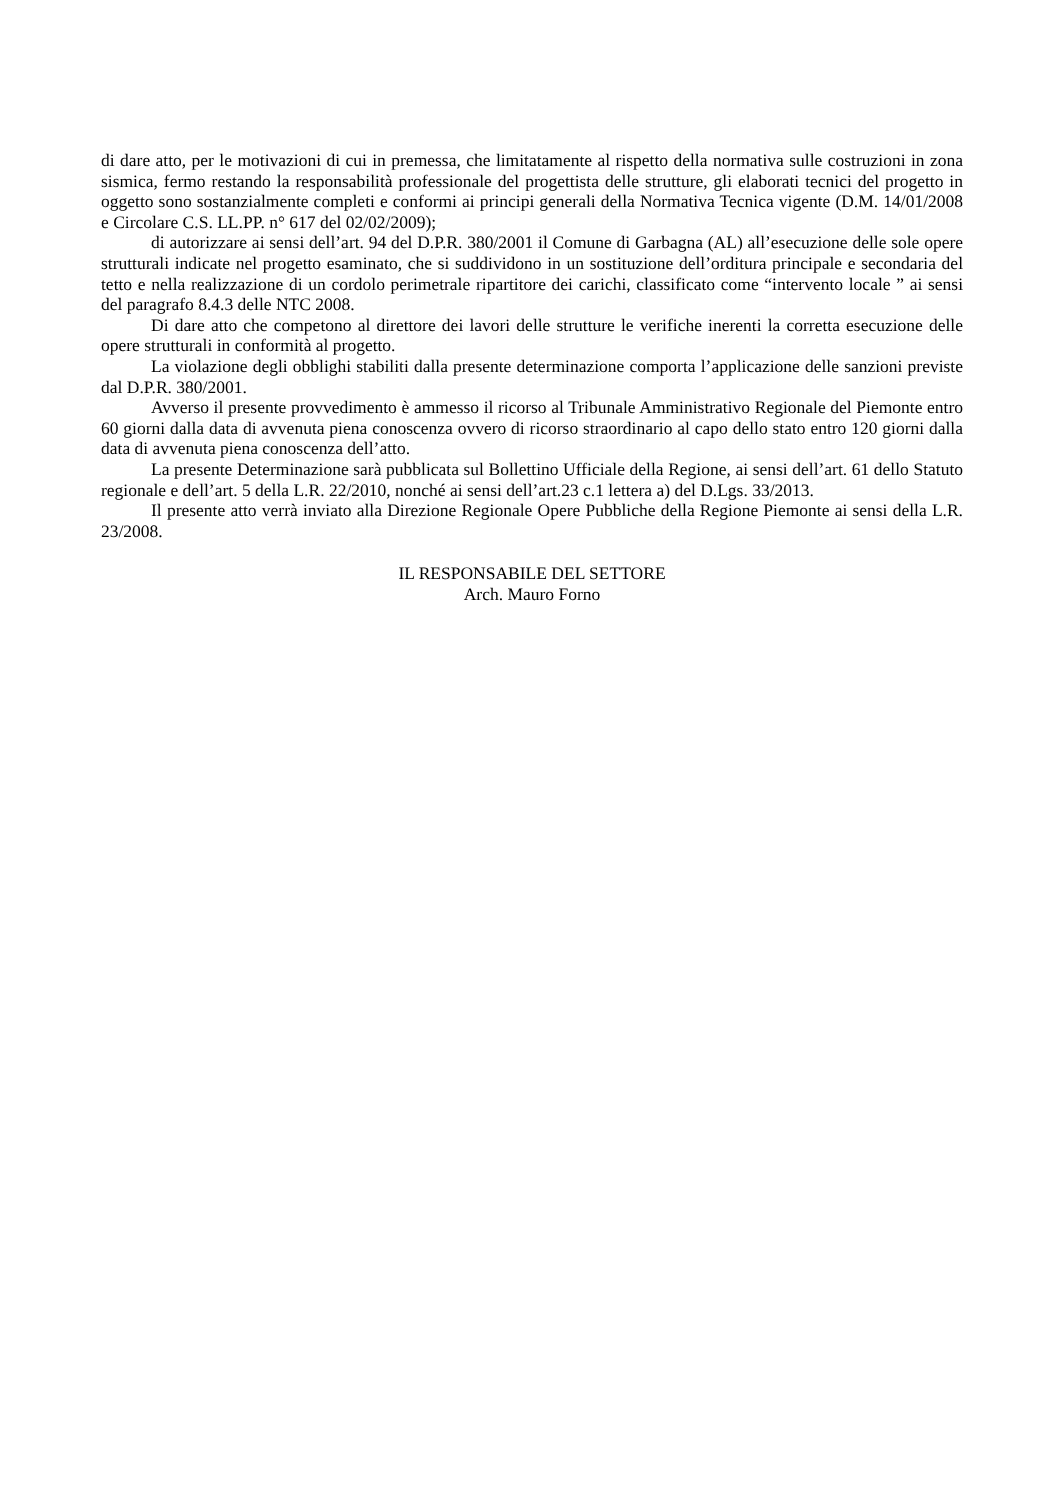di dare atto, per le motivazioni di cui in premessa, che limitatamente al rispetto della normativa sulle costruzioni in zona sismica, fermo restando la responsabilità professionale del progettista delle strutture, gli elaborati tecnici del progetto in oggetto sono sostanzialmente completi e conformi ai principi generali della Normativa Tecnica vigente (D.M. 14/01/2008 e Circolare C.S. LL.PP. n° 617 del 02/02/2009);
di autorizzare ai sensi dell’art. 94 del D.P.R. 380/2001 il Comune di Garbagna (AL) all’esecuzione delle sole opere strutturali indicate nel progetto esaminato, che si suddividono in un sostituzione dell’orditura principale e secondaria del tetto e nella realizzazione di un cordolo perimetrale ripartitore dei carichi, classificato come “intervento locale ” ai sensi del paragrafo 8.4.3 delle NTC 2008.
Di dare atto che competono al direttore dei lavori delle strutture le verifiche inerenti la corretta esecuzione delle opere strutturali in conformità al progetto.
La violazione degli obblighi stabiliti dalla presente determinazione comporta l’applicazione delle sanzioni previste dal D.P.R. 380/2001.
Avverso il presente provvedimento è ammesso il ricorso al Tribunale Amministrativo Regionale del Piemonte entro 60 giorni dalla data di avvenuta piena conoscenza ovvero di ricorso straordinario al capo dello stato entro 120 giorni dalla data di avvenuta piena conoscenza dell’atto.
La presente Determinazione sarà pubblicata sul Bollettino Ufficiale della Regione, ai sensi dell’art. 61 dello Statuto regionale e dell’art. 5 della L.R. 22/2010, nonché ai sensi dell’art.23 c.1 lettera a) del D.Lgs. 33/2013.
Il presente atto verrà inviato alla Direzione Regionale Opere Pubbliche della Regione Piemonte ai sensi della L.R. 23/2008.
IL RESPONSABILE DEL SETTORE
Arch. Mauro Forno